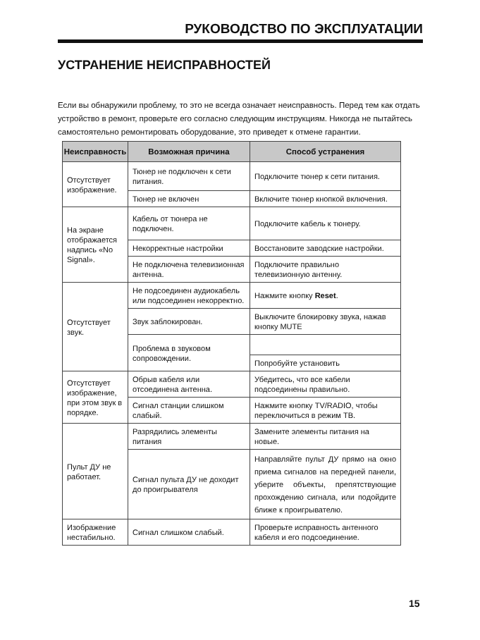РУКОВОДСТВО ПО ЭКСПЛУАТАЦИИ
УСТРАНЕНИЕ НЕИСПРАВНОСТЕЙ
Если вы обнаружили проблему, то это не всегда означает неисправность. Перед тем как отдать устройство в ремонт, проверьте его согласно следующим инструкциям. Никогда не пытайтесь самостоятельно ремонтировать оборудование, это приведет к отмене гарантии.
| Неисправность | Возможная причина | Способ устранения |
| --- | --- | --- |
| Отсутствует изображение. | Тюнер не подключен к сети питания. | Подключите тюнер к сети питания. |
| | Тюнер не включен | Включите тюнер кнопкой включения. |
| На экране отображается надпись «No Signal». | Кабель от тюнера не подключен. | Подключите кабель к тюнеру. |
| | Некорректные настройки | Восстановите заводские настройки. |
| | Не подключена телевизионная антенна. | Подключите правильно телевизионную антенну. |
| Отсутствует звук. | Не подсоединен аудиокабель или подсоединен некорректно. | Нажмите кнопку Reset . |
| | Звук заблокирован. | Выключите блокировку звука, нажав кнопку MUTE |
| | Проблема в звуковом сопровождении. | |
| | | Попробуйте установить |
| Отсутствует изображение, при этом звук в порядке. | Обрыв кабеля или отсоединена антенна. | Убедитесь, что все кабели подсоединены правильно. |
| | Сигнал станции слишком слабый. | Нажмите кнопку TV/RADIO, чтобы переключиться в режим ТВ. |
| Пульт ДУ не работает. | Разрядились элементы питания | Замените элементы питания на новые. |
| | Сигнал пульта ДУ не доходит до проигрывателя | Направляйте пульт ДУ прямо на окно приема сигналов на передней панели, уберите объекты, препятствующие прохождению сигнала, или подойдите ближе к проигрывателю. |
| Изображение нестабильно. | Сигнал слишком слабый. | Проверьте исправность антенного кабеля и его подсоединение. |
15